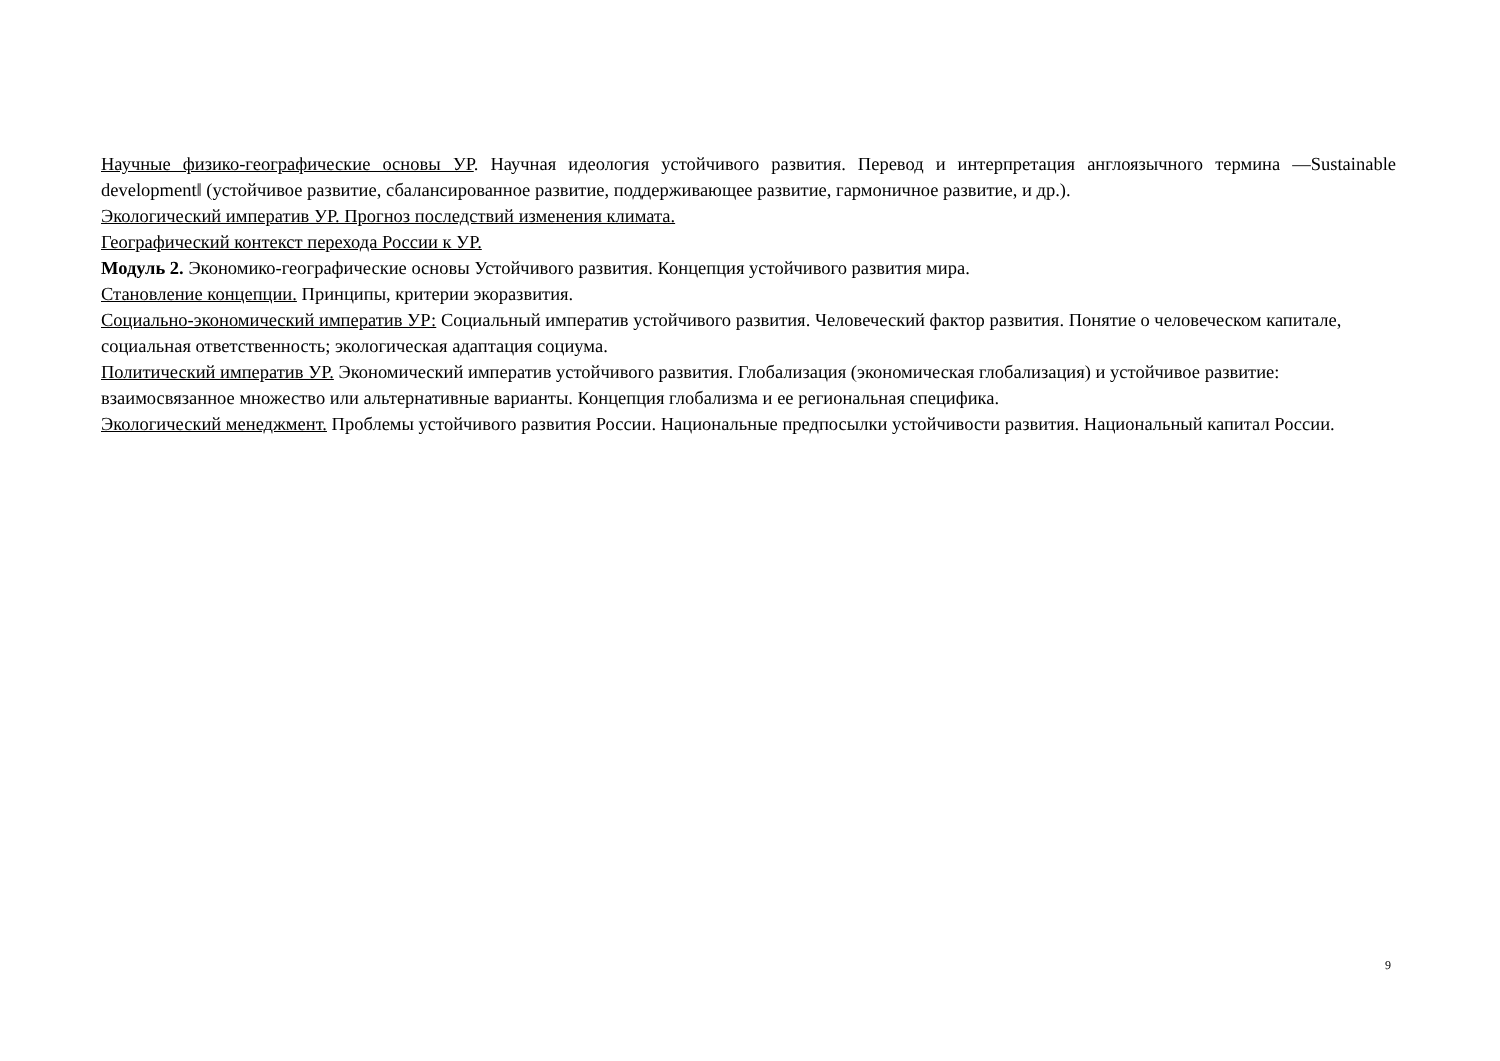Научные физико-географические основы УР. Научная идеология устойчивого развития. Перевод и интерпретация англоязычного термина ―Sustainable development‖ (устойчивое развитие, сбалансированное развитие, поддерживающее развитие, гармоничное развитие, и др.).
Экологический императив УР. Прогноз последствий изменения климата.
Географический контекст перехода России к УР.
Модуль 2. Экономико-географические основы Устойчивого развития. Концепция устойчивого развития мира.
Становление концепции. Принципы, критерии экоразвития.
Социально-экономический императив УР: Социальный императив устойчивого развития. Человеческий фактор развития. Понятие о человеческом капитале, социальная ответственность; экологическая адаптация социума.
Политический императив УР. Экономический императив устойчивого развития. Глобализация (экономическая глобализация) и устойчивое развитие: взаимосвязанное множество или альтернативные варианты. Концепция глобализма и ее региональная специфика.
Экологический менеджмент. Проблемы устойчивого развития России. Национальные предпосылки устойчивости развития. Национальный капитал России.
9